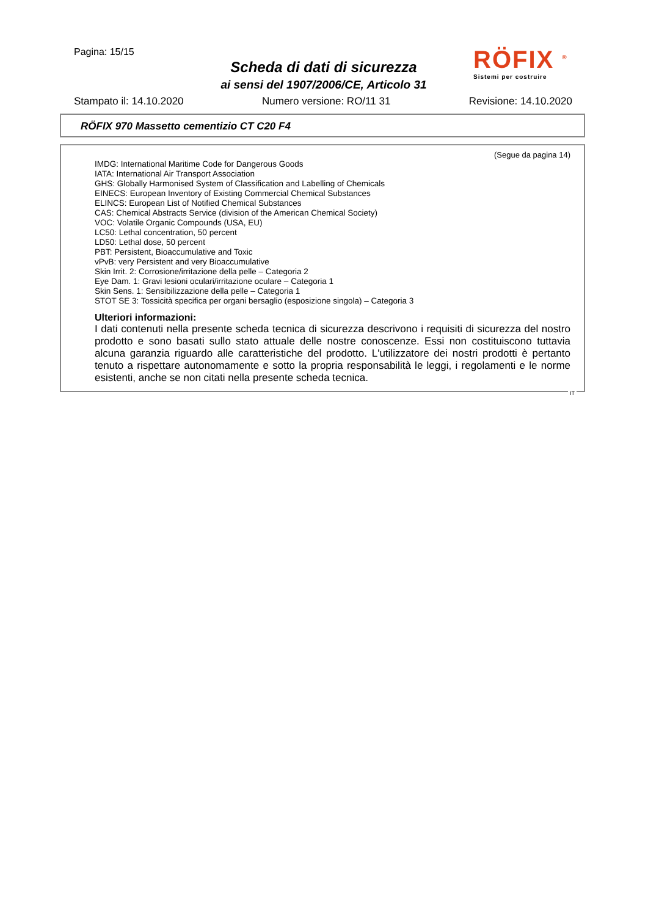Pagina: 15/15
Scheda di dati di sicurezza
ai sensi del 1907/2006/CE, Articolo 31
RÖFIX <sup>®</sup>
Sistemi per costruire
Stampato il: 14.10.2020 Numero versione: RO/11 31 Revisione: 14.10.2020
RÖFIX 970 Massetto cementizio CT C20 F4
(Segue da pagina 14)
IMDG: International Maritime Code for Dangerous Goods
IATA: International Air Transport Association
GHS: Globally Harmonised System of Classification and Labelling of Chemicals
EINECS: European Inventory of Existing Commercial Chemical Substances
ELINCS: European List of Notified Chemical Substances
CAS: Chemical Abstracts Service (division of the American Chemical Society)
VOC: Volatile Organic Compounds (USA, EU)
LC50: Lethal concentration, 50 percent
LD50: Lethal dose, 50 percent
PBT: Persistent, Bioaccumulative and Toxic
vPvB: very Persistent and very Bioaccumulative
Skin Irrit. 2: Corrosione/irritazione della pelle – Categoria 2
Eye Dam. 1: Gravi lesioni oculari/irritazione oculare – Categoria 1
Skin Sens. 1: Sensibilizzazione della pelle – Categoria 1
STOT SE 3: Tossicità specifica per organi bersaglio (esposizione singola) – Categoria 3
Ulteriori informazioni:
I dati contenuti nella presente scheda tecnica di sicurezza descrivono i requisiti di sicurezza del nostro prodotto e sono basati sullo stato attuale delle nostre conoscenze. Essi non costituiscono tuttavia alcuna garanzia riguardo alle caratteristiche del prodotto. L'utilizzatore dei nostri prodotti è pertanto tenuto a rispettare autonomamente e sotto la propria responsabilità le leggi, i regolamenti e le norme esistenti, anche se non citati nella presente scheda tecnica.
IT